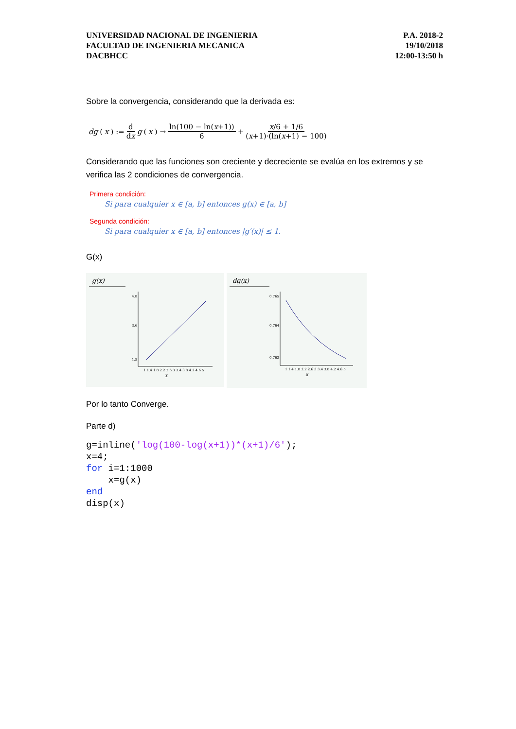UNIVERSIDAD NACIONAL DE INGENIERIA
FACULTAD DE INGENIERIA MECANICA
DACBHCC
P.A. 2018-2
19/10/2018
12:00-13:50 h
Sobre la convergencia, considerando que la derivada es:
dg (x) := d dx g (x) → ln(100 − ln(x+1)) 6 + x/6 + 1/6 (x+1)·(ln(x+1) − 100)
Considerando que las funciones son creciente y decreciente se evalúa en los extremos y se verifica las 2 condiciones de convergencia.
Primera condición:
Si para cualquier x ∈ [a, b] entonces g(x) ∈ [a, b]
Segunda condición:
Si para cualquier x ∈ [a, b] entonces |g′(x)| ≤ 1.
G(x)
g(x)
4.8
3.6
1.5
1 1.4 1.8 2.2 2.6 3 3.4 3.8 4.2 4.6 5
x
dg(x)
0.765
0.764
0.763
1 1.4 1.8 2.2 2.6 3 3.4 3.8 4.2 4.6 5
x
Por lo tanto Converge.
Parte d)
g=inline('log(100-log(x+1))*(x+1)/6'); x=4; for i=1:1000 x=g(x) end disp(x)